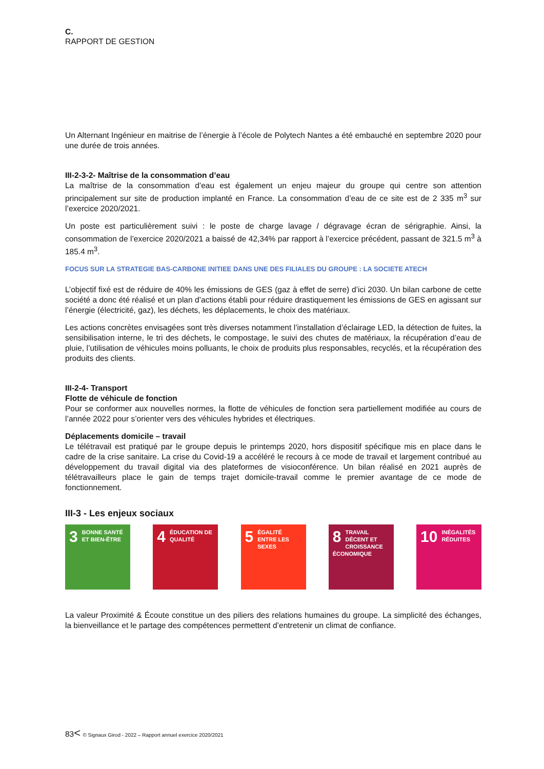C.
RAPPORT DE GESTION
Un Alternant Ingénieur en maitrise de l’énergie à l’école de Polytech Nantes a été embauché en septembre 2020 pour une durée de trois années.
III-2-3-2- Maîtrise de la consommation d’eau
La maîtrise de la consommation d’eau est également un enjeu majeur du groupe qui centre son attention principalement sur site de production implanté en France. La consommation d’eau de ce site est de 2 335 m<sup>3</sup> sur l’exercice 2020/2021.
Un poste est particulièrement suivi : le poste de charge lavage / dégravage écran de sérigraphie. Ainsi, la consommation de l’exercice 2020/2021 a baissé de 42,34% par rapport à l’exercice précédent, passant de 321.5 m<sup>3</sup> à 185.4 m<sup>3</sup>.
FOCUS SUR LA STRATEGIE BAS-CARBONE INITIEE DANS UNE DES FILIALES DU GROUPE : LA SOCIETE ATECH
L’objectif fixé est de réduire de 40% les émissions de GES (gaz à effet de serre) d’ici 2030. Un bilan carbone de cette société a donc été réalisé et un plan d’actions établi pour réduire drastiquement les émissions de GES en agissant sur l’énergie (électricité, gaz), les déchets, les déplacements, le choix des matériaux.
Les actions concrètes envisagées sont très diverses notamment l’installation d’éclairage LED, la détection de fuites, la sensibilisation interne, le tri des déchets, le compostage, le suivi des chutes de matériaux, la récupération d’eau de pluie, l’utilisation de véhicules moins polluants, le choix de produits plus responsables, recyclés, et la récupération des produits des clients.
III-2-4- Transport
Flotte de véhicule de fonction
Pour se conformer aux nouvelles normes, la flotte de véhicules de fonction sera partiellement modifiée au cours de l’année 2022 pour s’orienter vers des véhicules hybrides et électriques.
Déplacements domicile – travail
Le télétravail est pratiqué par le groupe depuis le printemps 2020, hors dispositif spécifique mis en place dans le cadre de la crise sanitaire. La crise du Covid-19 a accéléré le recours à ce mode de travail et largement contribué au développement du travail digital via des plateformes de visioconférence. Un bilan réalisé en 2021 auprès de télétravailleurs place le gain de temps trajet domicile-travail comme le premier avantage de ce mode de fonctionnement.
III-3 - Les enjeux sociaux
3 BONNE SANTÉ ET BIEN-ÊTRE
4 ÉDUCATION DE QUALITÉ
5 ÉGALITÉ ENTRE LES SEXES
8 TRAVAIL DÉCENT ET CROISSANCE ÉCONOMIQUE
10 INÉGALITÉS RÉDUITES
La valeur Proximité & Écoute constitue un des piliers des relations humaines du groupe. La simplicité des échanges, la bienveillance et le partage des compétences permettent d’entretenir un climat de confiance.
83< © Signaux Girod - 2022 – Rapport annuel exercice 2020/2021